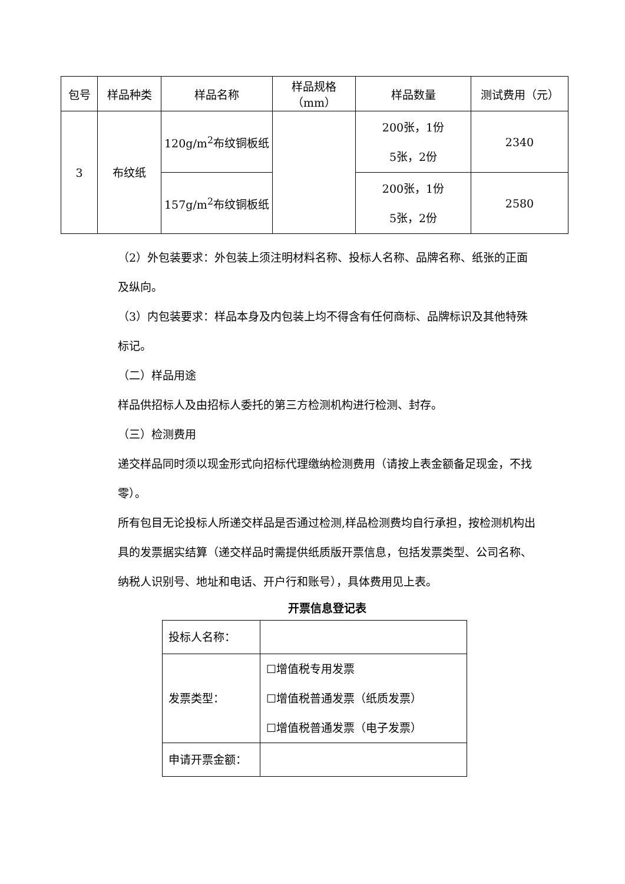| 包号 | 样品种类 | 样品名称 | 样品规格（mm） | 样品数量 | 测试费用（元） |
| 3 | 布纹纸 | 120g/m<sup>2</sup>布纹铜板纸 | | 200张，1份 5张，2份 | 2340 |
| | | 157g/m<sup>2</sup>布纹铜板纸 | | 200张，1份 5张，2份 | 2580 |
（2）外包装要求：外包装上须注明材料名称、投标人名称、品牌名称、纸张的正面及纵向。
（3）内包装要求：样品本身及内包装上均不得含有任何商标、品牌标识及其他特殊标记。
（二）样品用途
样品供招标人及由招标人委托的第三方检测机构进行检测、封存。
（三）检测费用
递交样品同时须以现金形式向招标代理缴纳检测费用（请按上表金额备足现金，不找零）。
所有包目无论投标人所递交样品是否通过检测,样品检测费均自行承担，按检测机构出具的发票据实结算（递交样品时需提供纸质版开票信息，包括发票类型、公司名称、纳税人识别号、地址和电话、开户行和账号），具体费用见上表。
开票信息登记表
| 投标人名称： | |
| 发票类型： | ☐增值税专用发票 ☐增值税普通发票（纸质发票） ☐增值税普通发票（电子发票） |
| 申请开票金额： | |